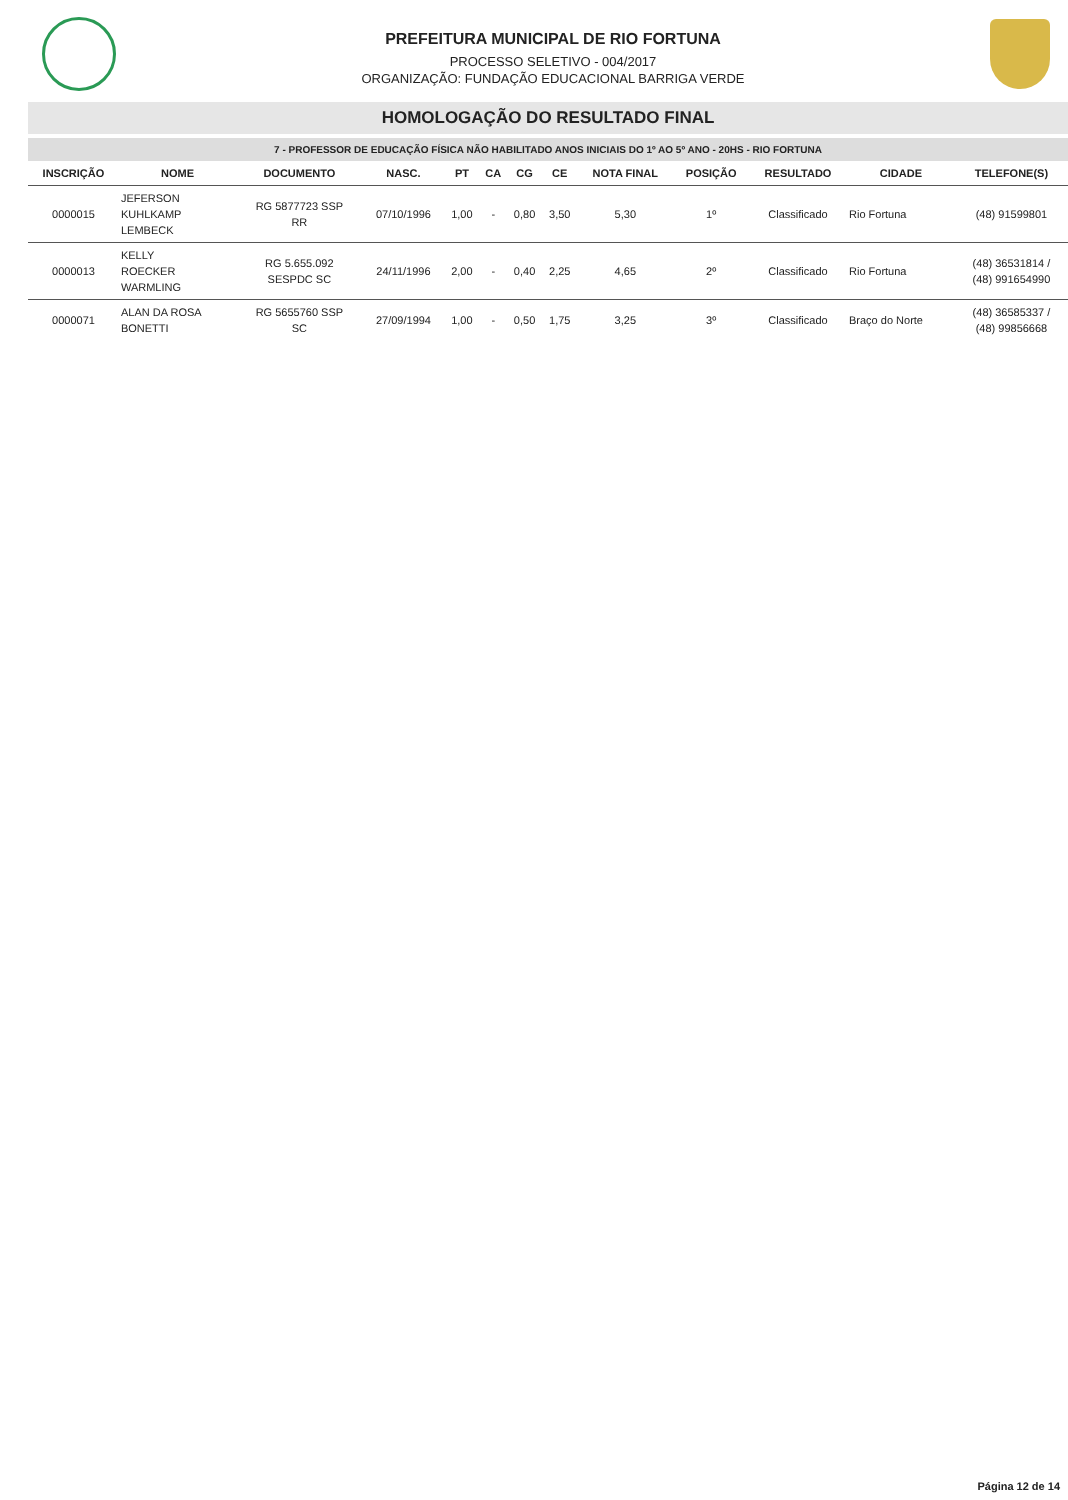PREFEITURA MUNICIPAL DE RIO FORTUNA
PROCESSO SELETIVO - 004/2017
ORGANIZAÇÃO: FUNDAÇÃO EDUCACIONAL BARRIGA VERDE
HOMOLOGAÇÃO DO RESULTADO FINAL
7 - PROFESSOR DE EDUCAÇÃO FÍSICA NÃO HABILITADO ANOS INICIAIS DO 1º AO 5º ANO - 20HS - RIO FORTUNA
| INSCRIÇÃO | NOME | DOCUMENTO | NASC. | PT | CA | CG | CE | NOTA FINAL | POSIÇÃO | RESULTADO | CIDADE | TELEFONE(S) |
| --- | --- | --- | --- | --- | --- | --- | --- | --- | --- | --- | --- | --- |
| 0000015 | JEFERSON KUHLKAMP LEMBECK | RG 5877723 SSP RR | 07/10/1996 | 1,00 | - | 0,80 | 3,50 | 5,30 | 1º | Classificado | Rio Fortuna | (48) 91599801 |
| 0000013 | KELLY ROECKER WARMLING | RG 5.655.092 SESPDC SC | 24/11/1996 | 2,00 | - | 0,40 | 2,25 | 4,65 | 2º | Classificado | Rio Fortuna | (48) 36531814 / (48) 991654990 |
| 0000071 | ALAN DA ROSA BONETTI | RG 5655760 SSP SC | 27/09/1994 | 1,00 | - | 0,50 | 1,75 | 3,25 | 3º | Classificado | Braço do Norte | (48) 36585337 / (48) 99856668 |
Página 12 de 14